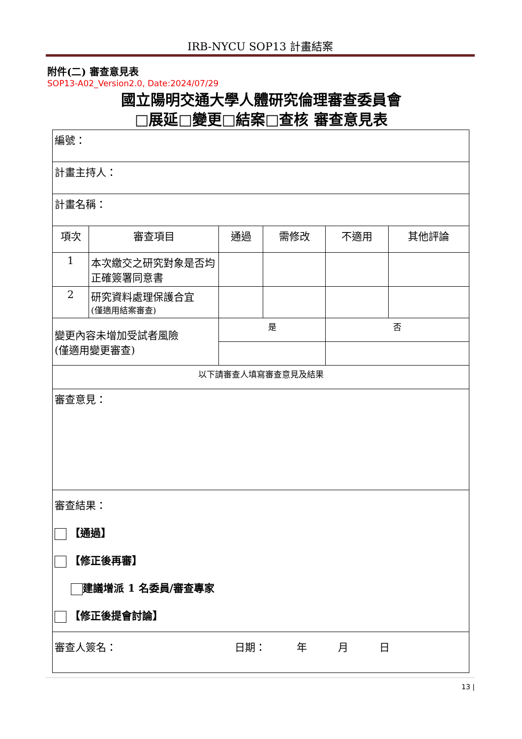IRB-NYCU SOP13 計畫結案
附件(二) 審查意見表
SOP13-A02_Version2.0, Date:2024/07/29
國立陽明交通大學人體研究倫理審查委員會
□展延□變更□結案□查核 審查意見表
| 編號： | | | | | |
| 計畫主持人： | | | | | |
| 計畫名稱： | | | | | |
| 項次 | 審查項目 | 通過 | 需修改 | 不適用 | 其他評論 |
| 1 | 本次繳交之研究對象是否均正確簽署同意書 | | | | |
| 2 | 研究資料處理保護合宜 (僅適用結案審查) | | | | |
| 變更內容未增加受試者風險 (僅適用變更審查) | | 是 | | 否 | |
| 以下請審查人填寫審查意見及結果 | | | | | |
| 審查意見： | | | | | |
| 審查結果： 【通過】 【修正後再審】 建議增派 1 名委員/審查專家 【修正後提會討論】 | | | | | |
| 審查人簽名： 日期： 年 月 日 | | | | | |
13 |